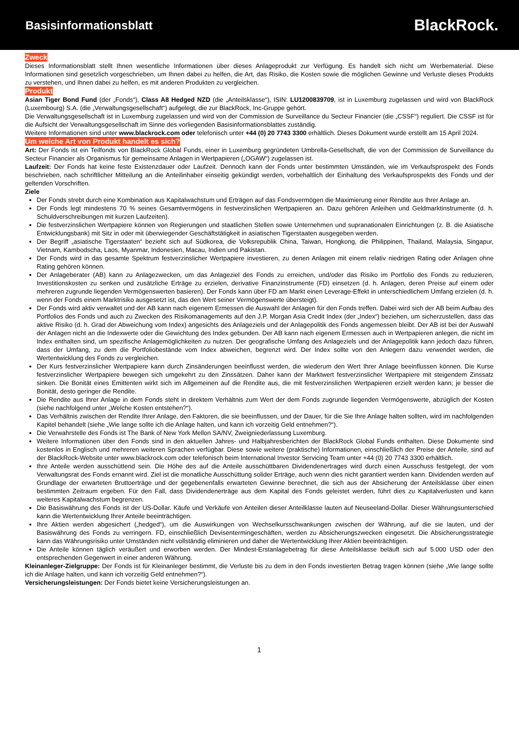Basisinformationsblatt
BlackRock.
Zweck
Dieses Informationsblatt stellt Ihnen wesentliche Informationen über dieses Anlageprodukt zur Verfügung. Es handelt sich nicht um Werbematerial. Diese Informationen sind gesetzlich vorgeschrieben, um Ihnen dabei zu helfen, die Art, das Risiko, die Kosten sowie die möglichen Gewinne und Verluste dieses Produkts zu verstehen, und Ihnen dabei zu helfen, es mit anderen Produkten zu vergleichen.
Produkt
Asian Tiger Bond Fund (der „Fonds“), Class A8 Hedged NZD (die „Anteilsklasse“), ISIN: LU1200839709, ist in Luxemburg zugelassen und wird von BlackRock (Luxembourg) S.A. (die „Verwaltungsgesellschaft“) aufgelegt, die zur BlackRock, Inc-Gruppe gehört.
Die Verwaltungsgesellschaft ist in Luxemburg zugelassen und wird von der Commission de Surveillance du Secteur Financier (die „CSSF“) reguliert. Die CSSF ist für die Aufsicht der Verwaltungsgesellschaft im Sinne des vorliegenden Basisinformationsblattes zuständig.
Weitere Informationen sind unter www.blackrock.com oder telefonisch unter +44 (0) 20 7743 3300 erhältlich. Dieses Dokument wurde erstellt am 15 April 2024.
Um welche Art von Produkt handelt es sich?
Art: Der Fonds ist ein Teilfonds von BlackRock Global Funds, einer in Luxemburg gegründeten Umbrella-Gesellschaft, die von der Commission de Surveillance du Secteur Financier als Organismus für gemeinsame Anlagen in Wertpapieren („OGAW“) zugelassen ist.
Laufzeit: Der Fonds hat keine feste Existenzdauer oder Laufzeit. Dennoch kann der Fonds unter bestimmten Umständen, wie im Verkaufsprospekt des Fonds beschrieben, nach schriftlicher Mitteilung an die Anteilinhaber einseitig gekündigt werden, vorbehaltlich der Einhaltung des Verkaufsprospekts des Fonds und der geltenden Vorschriften.
Ziele
Der Fonds strebt durch eine Kombination aus Kapitalwachstum und Erträgen auf das Fondsvermögen die Maximierung einer Rendite aus Ihrer Anlage an.
Der Fonds legt mindestens 70 % seines Gesamtvermögens in festverzinslichen Wertpapieren an. Dazu gehören Anleihen und Geldmarktinstrumente (d. h. Schuldverschreibungen mit kurzen Laufzeiten).
Die festverzinslichen Wertpapiere können von Regierungen und staatlichen Stellen sowie Unternehmen und supranationalen Einrichtungen (z. B. die Asiatische Entwicklungsbank) mit Sitz in oder mit überwiegender Geschäftstätigkeit in asiatischen Tigerstaaten ausgegeben werden.
Der Begriff „asiatische Tigerstaaten“ bezieht sich auf Südkorea, die Volksrepublik China, Taiwan, Hongkong, die Philippinen, Thailand, Malaysia, Singapur, Vietnam, Kambodscha, Laos, Myanmar, Indonesien, Macau, Indien und Pakistan.
Der Fonds wird in das gesamte Spektrum festverzinslicher Wertpapiere investieren, zu denen Anlagen mit einem relativ niedrigen Rating oder Anlagen ohne Rating gehören können.
Der Anlageberater (AB) kann zu Anlagezwecken, um das Anlageziel des Fonds zu erreichen, und/oder das Risiko im Portfolio des Fonds zu reduzieren, Investitionskosten zu senken und zusätzliche Erträge zu erzielen, derivative Finanzinstrumente (FD) einsetzen (d. h. Anlagen, deren Preise auf einem oder mehreren zugrunde liegenden Vermögenswerten basieren). Der Fonds kann über FD am Markt einen Leverage-Effekt in unterschiedlichem Umfang erzielen (d. h. wenn der Fonds einem Marktrisiko ausgesetzt ist, das den Wert seiner Vermögenswerte übersteigt).
Der Fonds wird aktiv verwaltet und der AB kann nach eigenem Ermessen die Auswahl der Anlagen für den Fonds treffen. Dabei wird sich der AB beim Aufbau des Portfolios des Fonds und auch zu Zwecken des Risikomanagements auf den J.P. Morgan Asia Credit Index (der „Index“) beziehen, um sicherzustellen, dass das aktive Risiko (d. h. Grad der Abweichung vom Index) angesichts des Anlageziels und der Anlagepolitik des Fonds angemessen bleibt. Der AB ist bei der Auswahl der Anlagen nicht an die Indexwerte oder die Gewichtung des Index gebunden. Der AB kann nach eigenem Ermessen auch in Wertpapieren anlegen, die nicht im Index enthalten sind, um spezifische Anlagemöglichkeiten zu nutzen. Der geografische Umfang des Anlageziels und der Anlagepolitik kann jedoch dazu führen, dass der Umfang, zu dem die Portfoliobestände vom Index abweichen, begrenzt wird. Der Index sollte von den Anlegern dazu verwendet werden, die Wertentwicklung des Fonds zu vergleichen.
Der Kurs festverzinslicher Wertpapiere kann durch Zinsänderungen beeinflusst werden, die wiederum den Wert Ihrer Anlage beeinflussen können. Die Kurse festverzinslicher Wertpapiere bewegen sich umgekehrt zu den Zinssätzen. Daher kann der Marktwert festverzinslicher Wertpapiere mit steigendem Zinssatz sinken. Die Bonität eines Emittenten wirkt sich im Allgemeinen auf die Rendite aus, die mit festverzinslichen Wertpapieren erzielt werden kann; je besser die Bonität, desto geringer die Rendite.
Die Rendite aus Ihrer Anlage in dem Fonds steht in direktem Verhältnis zum Wert der dem Fonds zugrunde liegenden Vermögenswerte, abzüglich der Kosten (siehe nachfolgend unter „Welche Kosten entstehen?“).
Das Verhältnis zwischen der Rendite Ihrer Anlage, den Faktoren, die sie beeinflussen, und der Dauer, für die Sie Ihre Anlage halten sollten, wird im nachfolgenden Kapitel behandelt (siehe „Wie lange sollte ich die Anlage halten, und kann ich vorzeitig Geld entnehmen?“).
Die Verwahrstelle des Fonds ist The Bank of New York Mellon SA/NV, Zweigniederlassung Luxemburg.
Weitere Informationen über den Fonds sind in den aktuellen Jahres- und Halbjahresberichten der BlackRock Global Funds enthalten. Diese Dokumente sind kostenlos in Englisch und mehreren weiteren Sprachen verfügbar. Diese sowie weitere (praktische) Informationen, einschließlich der Preise der Anteile, sind auf der BlackRock-Website unter www.blackrock.com oder telefonisch beim International Investor Servicing Team unter +44 (0) 20 7743 3300 erhältlich.
Ihre Anteile werden ausschüttend sein. Die Höhe des auf die Anteile ausschüttbaren Dividendenertrages wird durch einen Ausschuss festgelegt, der vom Verwaltungsrat des Fonds ernannt wird. Ziel ist die monatliche Ausschüttung solider Erträge, auch wenn dies nicht garantiert werden kann. Dividenden werden auf Grundlage der erwarteten Bruttoerträge und der gegebenenfalls erwarteten Gewinne berechnet, die sich aus der Absicherung der Anteilsklasse über einen bestimmten Zeitraum ergeben. Für den Fall, dass Dividendenerträge aus dem Kapital des Fonds geleistet werden, führt dies zu Kapitalverlusten und kann weiteres Kapitalwachstum begrenzen.
Die Basiswährung des Fonds ist der US-Dollar. Käufe und Verkäufe von Anteilen dieser Anteilklasse lauten auf Neuseeland-Dollar. Dieser Währungsunterschied kann die Wertentwicklung Ihrer Anteile beeinträchtigen.
Ihre Aktien werden abgesichert („hedged“), um die Auswirkungen von Wechselkursschwankungen zwischen der Währung, auf die sie lauten, und der Basiswährung des Fonds zu verringern. FD, einschließlich Devisentermingeschäften, werden zu Absicherungszwecken eingesetzt. Die Absicherungsstrategie kann das Währungsrisiko unter Umständen nicht vollständig eliminieren und daher die Wertentwicklung Ihrer Aktien beeinträchtigen.
Die Anteile können täglich veräußert und erworben werden. Der Mindest-Erstanlagebetrag für diese Anteilsklasse beläuft sich auf 5.000 USD oder den entsprechenden Gegenwert in einer anderen Währung.
Kleinanleger-Zielgruppe: Der Fonds ist für Kleinanleger bestimmt, die Verluste bis zu dem in den Fonds investierten Betrag tragen können (siehe „Wie lange sollte ich die Anlage halten, und kann ich vorzeitig Geld entnehmen?“).
Versicherungsleistungen: Der Fonds bietet keine Versicherungsleistungen an.
1